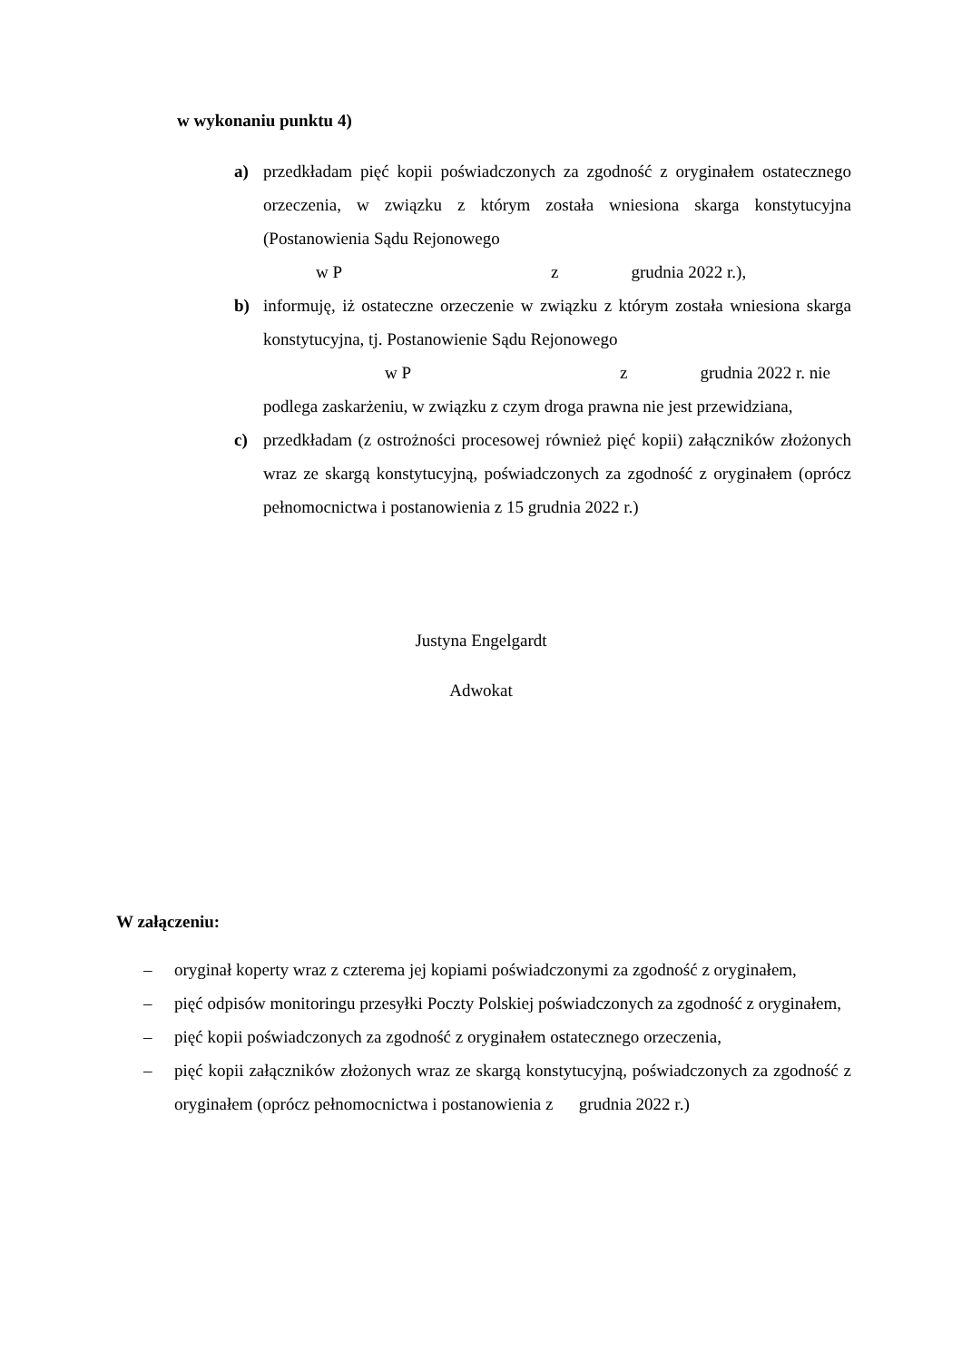w wykonaniu punktu 4)
a) przedkładam pięć kopii poświadczonych za zgodność z oryginałem ostatecznego orzeczenia, w związku z którym została wniesiona skarga konstytucyjna (Postanowienia Sądu Rejonowego
w P z grudnia 2022 r.),
b) informuję, iż ostateczne orzeczenie w związku z którym została wniesiona skarga konstytucyjna, tj. Postanowienie Sądu Rejonowego
w P z grudnia 2022 r. nie
podlega zaskarżeniu, w związku z czym droga prawna nie jest przewidziana,
c) przedkładam (z ostrożności procesowej również pięć kopii) załączników złożonych wraz ze skargą konstytucyjną, poświadczonych za zgodność z oryginałem (oprócz pełnomocnictwa i postanowienia z 15 grudnia 2022 r.)
Justyna Engelgardt
Adwokat
W załączeniu:
– oryginał koperty wraz z czterema jej kopiami poświadczonymi za zgodność z oryginałem,
– pięć odpisów monitoringu przesyłki Poczty Polskiej poświadczonych za zgodność z oryginałem,
– pięć kopii poświadczonych za zgodność z oryginałem ostatecznego orzeczenia,
– pięć kopii załączników złożonych wraz ze skargą konstytucyjną, poświadczonych za zgodność z oryginałem (oprócz pełnomocnictwa i postanowienia z grudnia 2022 r.)